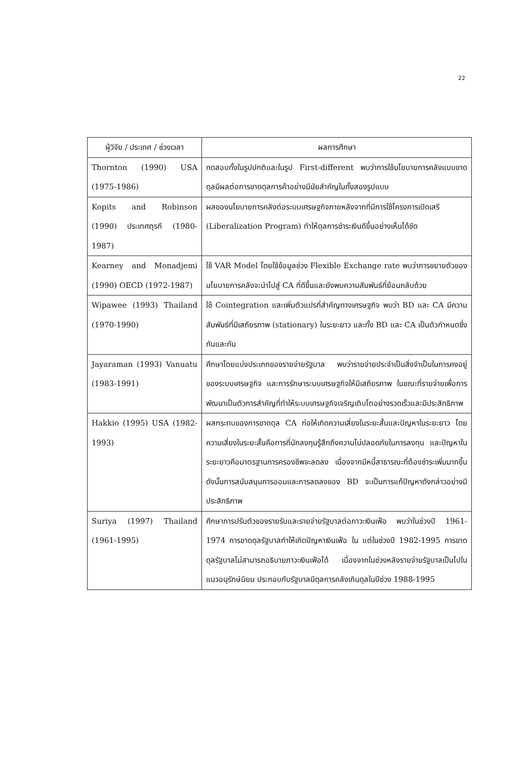22
| ผู้วิจัย / ประเทศ / ช่วงเวลา | ผลการศึกษา |
| --- | --- |
| Thornton (1990) USA (1975-1986) | ทดสอบทั้งในรูปปกติและในรูป First-different พบว่าการใช้นโยบายการคลังแบบขาดดุลมีผลต่อการขาดดุลการค้าอย่างมีนัยสำคัญในทั้งสองรูปแบบ |
| Kopits and Robinson (1990) ประเทศตุรกี (1980-1987) | ผลของนโยบายการคลังต่อระบบเศรษฐกิจภายหลังจากที่มีการใช้โครงการเปิดเสรี (Liberalization Program) ทำให้ดุลการชำระเงินดีขึ้นอย่างเห็นได้ชัด |
| Kearney and Monadjemi (1990) OECD (1972-1987) | ใช้ VAR Model โดยใช้ข้อมูลช่วง Flexible Exchange rate พบว่าการขยายตัวของนโยบายการคลังจะนำไปสู่ CA ที่ดีขึ้นและยังพบความสัมพันธ์ที่ย้อนกลับด้วย |
| Wipawee (1993) Thailand (1970-1990) | ใช้ Cointegration และเพิ่มตัวแปรที่สำคัญทางเศรษฐกิจ พบว่า BD และ CA มีความสัมพันธ์ที่มีเสถียรภาพ (stationary) ในระยะยาว และทั้ง BD และ CA เป็นตัวกำหนดซึ่งกันและกัน |
| Jayaraman (1993) Vanuatu (1983-1991) | ศึกษาโดยแบ่งประเภทของรายจ่ายรัฐบาล พบว่ารายจ่ายประจำเป็นสิ่งจำเป็นในการคงอยู่ของระบบเศรษฐกิจ และการรักษาระบบเศรษฐกิจให้มีเสถียรภาพ ในขณะที่รายจ่ายเพื่อการพัฒนาเป็นตัวการสำคัญที่ทำให้ระบบเศรษฐกิจเจริญเติบโตอย่างรวดเร็วและมีประสิทธิภาพ |
| Hakkio (1995) USA (1982-1993) | ผลกระทบของการขาดดุล CA ก่อให้เกิดความเสี่ยงในระยะสั้นและปัญหาในระยะยาว โดยความเสี่ยงในระยะสั้นคือการที่นักลงทุนรู้สึกถึงความไม่ปลอดภัยในการลงทุน และปัญหาในระยะยาวคือมาตรฐานการครองชีพจะลดลง เนื่องจากมีหนี้สาธารณะที่ต้องชำระเพิ่มมากขึ้น ดังนั้นการสนับสนุนการออมและการลดลงของ BD จะเป็นการแก้ปัญหาดังกล่าวอย่างมีประสิทธิภาพ |
| Suriya (1997) Thailand (1961-1995) | ศึกษาการปรับตัวของรายรับและรายจ่ายรัฐบาลต่อภาวะเงินเฟ้อ พบว่าในช่วงปี 1961-1974 การขาดดุลรัฐบาลทำให้เกิดปัญหาเงินเฟ้อ ใน แต่ในช่วงปี 1982-1995 การขาดดุลรัฐบาลไม่สามารถอธิบายภาวะเงินเฟ้อได้ เนื่องจากในช่วงหลังรายจ่ายรัฐบาลเป็นไปในแนวอนุรักษ์นิยม ประกอบกับรัฐบาลมีดุลการคลังเกินดุลในปีช่วง 1988-1995 |